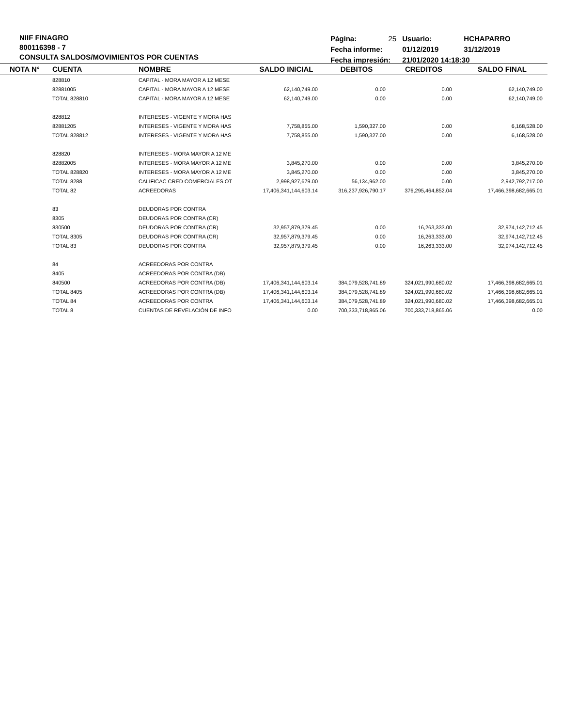NIIF FINAGRO
800116398 - 7
CONSULTA SALDOS/MOVIMIENTOS POR CUENTAS
| Página: | 25 | Usuario: | HCHAPARRO |
| Fecha informe: | | 01/12/2019 | 31/12/2019 |
| Fecha impresión: | | 21/01/2020 14:18:30 | |
| NOTA N° | CUENTA | NOMBRE | SALDO INICIAL | DEBITOS | CREDITOS | SALDO FINAL |
| --- | --- | --- | --- | --- | --- | --- |
| | 828810 | CAPITAL - MORA MAYOR A 12 MESE | | | | |
| | 82881005 | CAPITAL - MORA MAYOR A 12 MESE | 62,140,749.00 | 0.00 | 0.00 | 62,140,749.00 |
| | TOTAL 828810 | CAPITAL - MORA MAYOR A 12 MESE | 62,140,749.00 | 0.00 | 0.00 | 62,140,749.00 |
| | 828812 | INTERESES - VIGENTE Y MORA HAS | | | | |
| | 82881205 | INTERESES - VIGENTE Y MORA HAS | 7,758,855.00 | 1,590,327.00 | 0.00 | 6,168,528.00 |
| | TOTAL 828812 | INTERESES - VIGENTE Y MORA HAS | 7,758,855.00 | 1,590,327.00 | 0.00 | 6,168,528.00 |
| | 828820 | INTERESES - MORA MAYOR A 12 ME | | | | |
| | 82882005 | INTERESES - MORA MAYOR A 12 ME | 3,845,270.00 | 0.00 | 0.00 | 3,845,270.00 |
| | TOTAL 828820 | INTERESES - MORA MAYOR A 12 ME | 3,845,270.00 | 0.00 | 0.00 | 3,845,270.00 |
| | TOTAL 8288 | CALIFICAC CRED COMERCIALES OT | 2,998,927,679.00 | 56,134,962.00 | 0.00 | 2,942,792,717.00 |
| | TOTAL 82 | ACREEDORAS | 17,406,341,144,603.14 | 316,237,926,790.17 | 376,295,464,852.04 | 17,466,398,682,665.01 |
| | 83 | DEUDORAS POR CONTRA | | | | |
| | 8305 | DEUDORAS POR CONTRA (CR) | | | | |
| | 830500 | DEUDORAS POR CONTRA (CR) | 32,957,879,379.45 | 0.00 | 16,263,333.00 | 32,974,142,712.45 |
| | TOTAL 8305 | DEUDORAS POR CONTRA (CR) | 32,957,879,379.45 | 0.00 | 16,263,333.00 | 32,974,142,712.45 |
| | TOTAL 83 | DEUDORAS POR CONTRA | 32,957,879,379.45 | 0.00 | 16,263,333.00 | 32,974,142,712.45 |
| | 84 | ACREEDORAS POR CONTRA | | | | |
| | 8405 | ACREEDORAS POR CONTRA (DB) | | | | |
| | 840500 | ACREEDORAS POR CONTRA (DB) | 17,406,341,144,603.14 | 384,079,528,741.89 | 324,021,990,680.02 | 17,466,398,682,665.01 |
| | TOTAL 8405 | ACREEDORAS POR CONTRA (DB) | 17,406,341,144,603.14 | 384,079,528,741.89 | 324,021,990,680.02 | 17,466,398,682,665.01 |
| | TOTAL 84 | ACREEDORAS POR CONTRA | 17,406,341,144,603.14 | 384,079,528,741.89 | 324,021,990,680.02 | 17,466,398,682,665.01 |
| | TOTAL 8 | CUENTAS DE REVELACIÓN DE INFO | 0.00 | 700,333,718,865.06 | 700,333,718,865.06 | 0.00 |